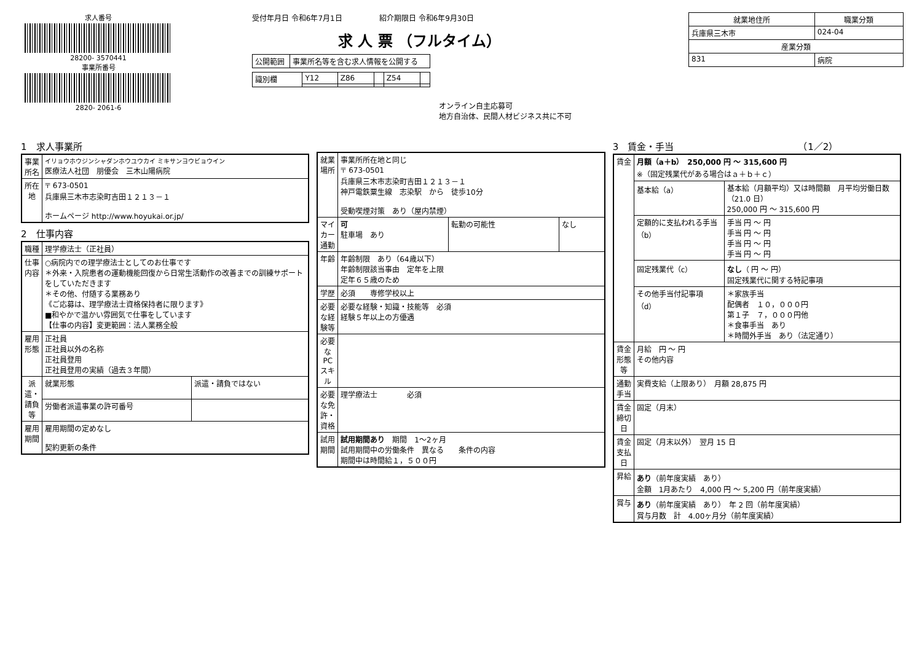求人番号
28200- 3570441
事業所番号
2820- 2061-6
受付年月日 令和6年7月1日　　　　　紹介期限日 令和6年9月30日
求 人 票 （フルタイム）
| 公開範囲 | 事業所名等を含む求人情報を公開する |
| 識別欄 | Y12 | Z86 | | Z54 | |
オンライン自主応募可
地方自治体、民間人材ビジネス共に不可
| 就業地住所 | 職業分類 |
| --- | --- |
| 兵庫県三木市 | 024-04 |
| 産業分類 | |
| 831 | 病院 |
1　求人事業所
| 事業所名 | イリョウホウジンシャダンホウユウカイ ミキサンヨウビョウイン 医療法人社団 朋優会 三木山陽病院 |
| 所在地 | 〒 673-0501 兵庫県三木市志染町吉田１２１３－１ ホームページ http://www.hoyukai.or.jp/ |
2　仕事内容
| 職種 | 理学療法士（正社員） | |
| 仕事内容 | ○病院内での理学療法士としてのお仕事です ＊外来・入院患者の運動機能回復から日常生活動作の改善までの訓練サポートをしていただきます ＊その他、付随する業務あり 《ご応募は、理学療法士資格保持者に限ります》 ■和やかで温かい雰囲気で仕事をしています 【仕事の内容】変更範囲：法人業務全般 | |
| 雇用形態 | 正社員 正社員以外の名称 正社員登用 正社員登用の実績（過去３年間） | |
| 派遣・請負等 | 就業形態 | 派遣・請負ではない |
| | 労働者派遣事業の許可番号 | |
| 雇用期間 | 雇用期間の定めなし 契約更新の条件 | |
| 就業場所 | 事業所所在地と同じ 〒 673-0501 兵庫県三木市志染町吉田１２１３－１ 神戸電鉄粟生線 志染駅 から 徒歩10分 受動喫煙対策 あり（屋内禁煙） | | |
| マイカー通勤 | 可 駐車場 あり | 転勤の可能性 | なし |
| 年齢 | 年齢制限 あり（64歳以下） 年齢制限該当事由 定年を上限 定年６５歳のため | | |
| 学歴 | 必須 専修学校以上 | | |
| 必要な経験等 | 必要な経験・知識・技能等 必須 経験５年以上の方優遇 | | |
| 必要なPCスキル | | | |
| 必要な免許・資格 | 理学療法士 必須 | | |
| 試用期間 | 試用期間あり 期間 1～2ヶ月 試用期間中の労働条件 異なる 条件の内容 期間中は時間給１，５００円 | | |
3　賃金・手当　　　　　　　　　　　　　　（1／2）
| 賃金 | 月額（a＋b） 250,000 円 ～ 315,600 円 ※（固定残業代がある場合はａ＋ｂ＋ｃ） | |
| | 基本給（a） | 基本給（月額平均）又は時間額 月平均労働日数（21.0 日） 250,000 円 ～ 315,600 円 |
| | 定額的に支払われる手当（b） | 手当 円 ～ 円 手当 円 ～ 円 手当 円 ～ 円 手当 円 ～ 円 |
| | 固定残業代（c） | なし （ 円 ～ 円） 固定残業代に関する特記事項 |
| | その他手当付記事項（d） | ＊家族手当 配偶者 １０，０００円 第１子 ７，０００円他 ＊食事手当 あり ＊時間外手当 あり（法定通り） |
| 賃金形態等 | 月給 円 ～ 円 その他内容 | |
| 通勤手当 | 実費支給（上限あり） 月額 28,875 円 | |
| 賃金締切日 | 固定（月末） | |
| 賃金支払日 | 固定（月末以外） 翌月 15 日 | |
| 昇給 | あり （前年度実績 あり） 金額 1月あたり 4,000 円 ～ 5,200 円（前年度実績） | |
| 賞与 | あり （前年度実績 あり） 年 2 回（前年度実績） 賞与月数 計 4.00ヶ月分（前年度実績） | |